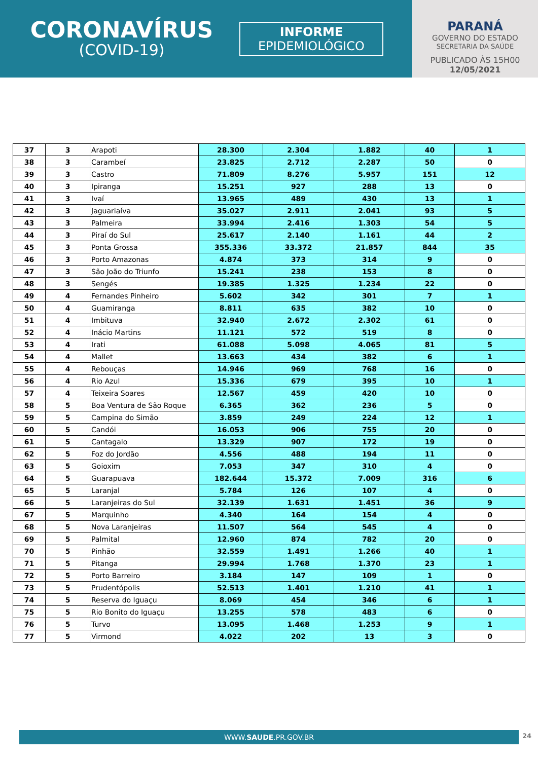CORONAVÍRUS
(COVID-19)
INFORME
EPIDEMIOLÓGICO
PARANÁ
GOVERNO DO ESTADO
SECRETARIA DA SAÚDE
PUBLICADO ÀS 15H00
12/05/2021
| 37 | 3 | Arapoti | 28.300 | 2.304 | 1.882 | 40 | 1 |
| 38 | 3 | Carambeí | 23.825 | 2.712 | 2.287 | 50 | 0 |
| 39 | 3 | Castro | 71.809 | 8.276 | 5.957 | 151 | 12 |
| 40 | 3 | Ipiranga | 15.251 | 927 | 288 | 13 | 0 |
| 41 | 3 | Ivaí | 13.965 | 489 | 430 | 13 | 1 |
| 42 | 3 | Jaguariaíva | 35.027 | 2.911 | 2.041 | 93 | 5 |
| 43 | 3 | Palmeira | 33.994 | 2.416 | 1.303 | 54 | 5 |
| 44 | 3 | Piraí do Sul | 25.617 | 2.140 | 1.161 | 44 | 2 |
| 45 | 3 | Ponta Grossa | 355.336 | 33.372 | 21.857 | 844 | 35 |
| 46 | 3 | Porto Amazonas | 4.874 | 373 | 314 | 9 | 0 |
| 47 | 3 | São João do Triunfo | 15.241 | 238 | 153 | 8 | 0 |
| 48 | 3 | Sengés | 19.385 | 1.325 | 1.234 | 22 | 0 |
| 49 | 4 | Fernandes Pinheiro | 5.602 | 342 | 301 | 7 | 1 |
| 50 | 4 | Guamiranga | 8.811 | 635 | 382 | 10 | 0 |
| 51 | 4 | Imbituva | 32.940 | 2.672 | 2.302 | 61 | 0 |
| 52 | 4 | Inácio Martins | 11.121 | 572 | 519 | 8 | 0 |
| 53 | 4 | Irati | 61.088 | 5.098 | 4.065 | 81 | 5 |
| 54 | 4 | Mallet | 13.663 | 434 | 382 | 6 | 1 |
| 55 | 4 | Rebouças | 14.946 | 969 | 768 | 16 | 0 |
| 56 | 4 | Rio Azul | 15.336 | 679 | 395 | 10 | 1 |
| 57 | 4 | Teixeira Soares | 12.567 | 459 | 420 | 10 | 0 |
| 58 | 5 | Boa Ventura de São Roque | 6.365 | 362 | 236 | 5 | 0 |
| 59 | 5 | Campina do Simão | 3.859 | 249 | 224 | 12 | 1 |
| 60 | 5 | Candói | 16.053 | 906 | 755 | 20 | 0 |
| 61 | 5 | Cantagalo | 13.329 | 907 | 172 | 19 | 0 |
| 62 | 5 | Foz do Jordão | 4.556 | 488 | 194 | 11 | 0 |
| 63 | 5 | Goioxim | 7.053 | 347 | 310 | 4 | 0 |
| 64 | 5 | Guarapuava | 182.644 | 15.372 | 7.009 | 316 | 6 |
| 65 | 5 | Laranjal | 5.784 | 126 | 107 | 4 | 0 |
| 66 | 5 | Laranjeiras do Sul | 32.139 | 1.631 | 1.451 | 36 | 9 |
| 67 | 5 | Marquinho | 4.340 | 164 | 154 | 4 | 0 |
| 68 | 5 | Nova Laranjeiras | 11.507 | 564 | 545 | 4 | 0 |
| 69 | 5 | Palmital | 12.960 | 874 | 782 | 20 | 0 |
| 70 | 5 | Pinhão | 32.559 | 1.491 | 1.266 | 40 | 1 |
| 71 | 5 | Pitanga | 29.994 | 1.768 | 1.370 | 23 | 1 |
| 72 | 5 | Porto Barreiro | 3.184 | 147 | 109 | 1 | 0 |
| 73 | 5 | Prudentópolis | 52.513 | 1.401 | 1.210 | 41 | 1 |
| 74 | 5 | Reserva do Iguaçu | 8.069 | 454 | 346 | 6 | 1 |
| 75 | 5 | Rio Bonito do Iguaçu | 13.255 | 578 | 483 | 6 | 0 |
| 76 | 5 | Turvo | 13.095 | 1.468 | 1.253 | 9 | 1 |
| 77 | 5 | Virmond | 4.022 | 202 | 13 | 3 | 0 |
WWW.SAUDE.PR.GOV.BR 24